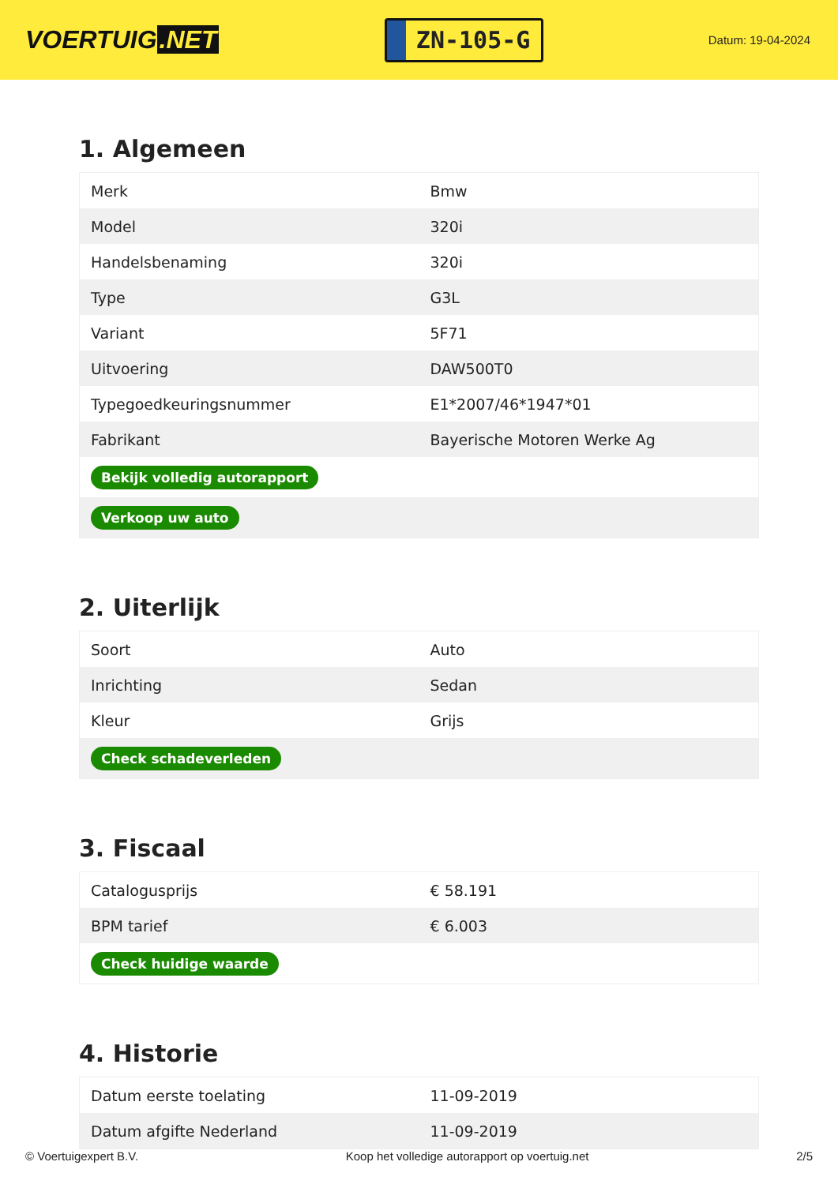VOERTUIG.NET
ZN-105-G
Datum: 19-04-2024
1. Algemeen
| Merk | Bmw |
| Model | 320i |
| Handelsbenaming | 320i |
| Type | G3L |
| Variant | 5F71 |
| Uitvoering | DAW500T0 |
| Typegoedkeuringsnummer | E1*2007/46*1947*01 |
| Fabrikant | Bayerische Motoren Werke Ag |
| Bekijk volledig autorapport | |
| Verkoop uw auto | |
2. Uiterlijk
| Soort | Auto |
| Inrichting | Sedan |
| Kleur | Grijs |
| Check schadeverleden | |
3. Fiscaal
| Catalogusprijs | € 58.191 |
| BPM tarief | € 6.003 |
| Check huidige waarde | |
4. Historie
| Datum eerste toelating | 11-09-2019 |
| Datum afgifte Nederland | 11-09-2019 |
© Voertuigexpert B.V. Koop het volledige autorapport op voertuig.net 2/5